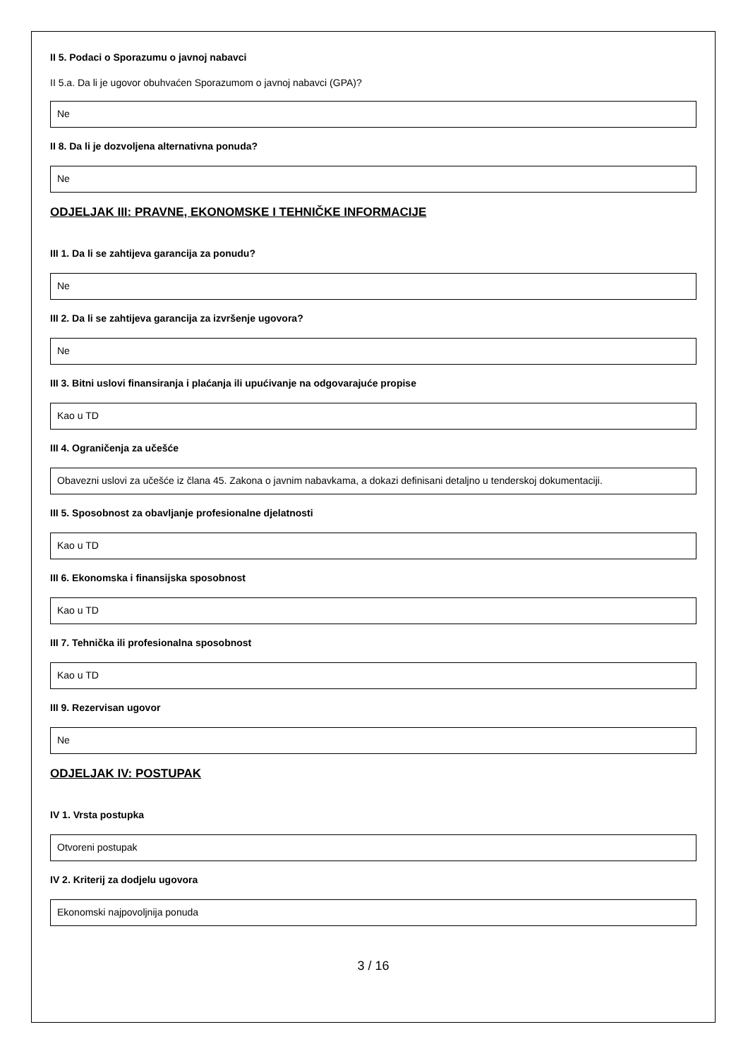II 5. Podaci o Sporazumu o javnoj nabavci
II 5.a. Da li je ugovor obuhvaćen Sporazumom o javnoj nabavci (GPA)?
Ne
II 8. Da li je dozvoljena alternativna ponuda?
Ne
ODJELJAK III: PRAVNE, EKONOMSKE I TEHNIČKE INFORMACIJE
III 1. Da li se zahtijeva garancija za ponudu?
Ne
III 2. Da li se zahtijeva garancija za izvršenje ugovora?
Ne
III 3. Bitni uslovi finansiranja i plaćanja ili upućivanje na odgovarajuće propise
Kao u TD
III 4. Ograničenja za učešće
Obavezni uslovi za učešće iz člana 45. Zakona o javnim nabavkama, a dokazi definisani detaljno u tenderskoj dokumentaciji.
III 5. Sposobnost za obavljanje profesionalne djelatnosti
Kao u TD
III 6. Ekonomska i finansijska sposobnost
Kao u TD
III 7. Tehnička ili profesionalna sposobnost
Kao u TD
III 9. Rezervisan ugovor
Ne
ODJELJAK IV: POSTUPAK
IV 1. Vrsta postupka
Otvoreni postupak
IV 2. Kriterij za dodjelu ugovora
Ekonomski najpovoljnija ponuda
3 / 16